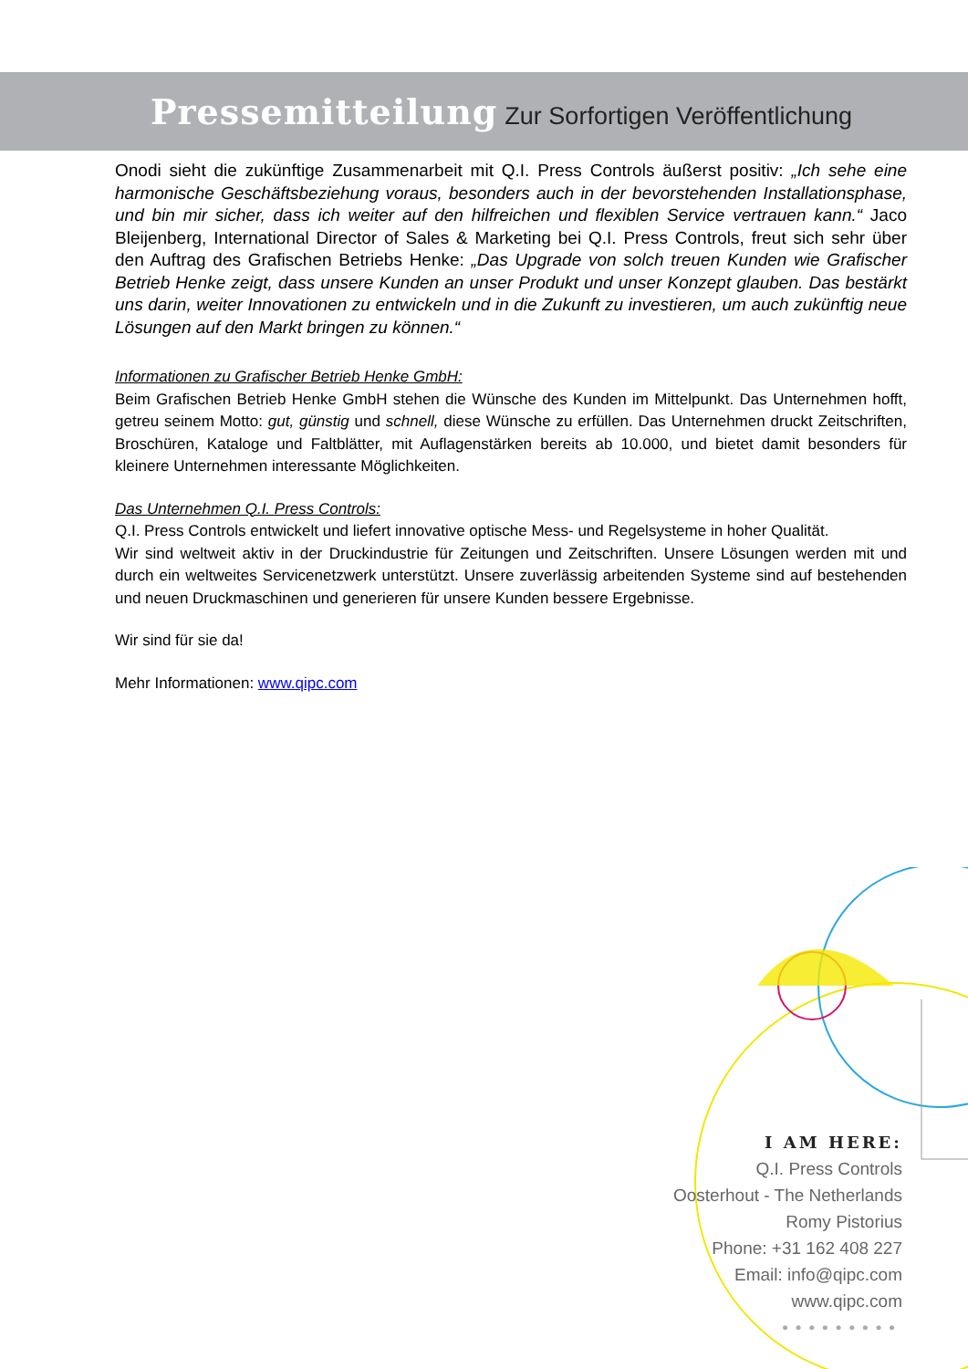Pressemitteilung Zur Sorfortigen Veröffentlichung
Onodi sieht die zukünftige Zusammenarbeit mit Q.I. Press Controls äußerst positiv: „Ich sehe eine harmonische Geschäftsbeziehung voraus, besonders auch in der bevorstehenden Installationsphase, und bin mir sicher, dass ich weiter auf den hilfreichen und flexiblen Service vertrauen kann.“ Jaco Bleijenberg, International Director of Sales & Marketing bei Q.I. Press Controls, freut sich sehr über den Auftrag des Grafischen Betriebs Henke: „Das Upgrade von solch treuen Kunden wie Grafischer Betrieb Henke zeigt, dass unsere Kunden an unser Produkt und unser Konzept glauben. Das bestärkt uns darin, weiter Innovationen zu entwickeln und in die Zukunft zu investieren, um auch zukünftig neue Lösungen auf den Markt bringen zu können.“
Informationen zu Grafischer Betrieb Henke GmbH:
Beim Grafischen Betrieb Henke GmbH stehen die Wünsche des Kunden im Mittelpunkt. Das Unternehmen hofft, getreu seinem Motto: gut, günstig und schnell, diese Wünsche zu erfüllen. Das Unternehmen druckt Zeitschriften, Broschüren, Kataloge und Faltblätter, mit Auflagenstärken bereits ab 10.000, und bietet damit besonders für kleinere Unternehmen interessante Möglichkeiten.
Das Unternehmen Q.I. Press Controls:
Q.I. Press Controls entwickelt und liefert innovative optische Mess- und Regelsysteme in hoher Qualität.
Wir sind weltweit aktiv in der Druckindustrie für Zeitungen und Zeitschriften. Unsere Lösungen werden mit und durch ein weltweites Servicenetzwerk unterstützt. Unsere zuverlässig arbeitenden Systeme sind auf bestehenden und neuen Druckmaschinen und generieren für unsere Kunden bessere Ergebnisse.
Wir sind für sie da!
Mehr Informationen: www.qipc.com
I AM HERE:
Q.I. Press Controls
Oosterhout - The Netherlands
Romy Pistorius
Phone: +31 162 408 227
Email: info@qipc.com
www.qipc.com
•••••••••